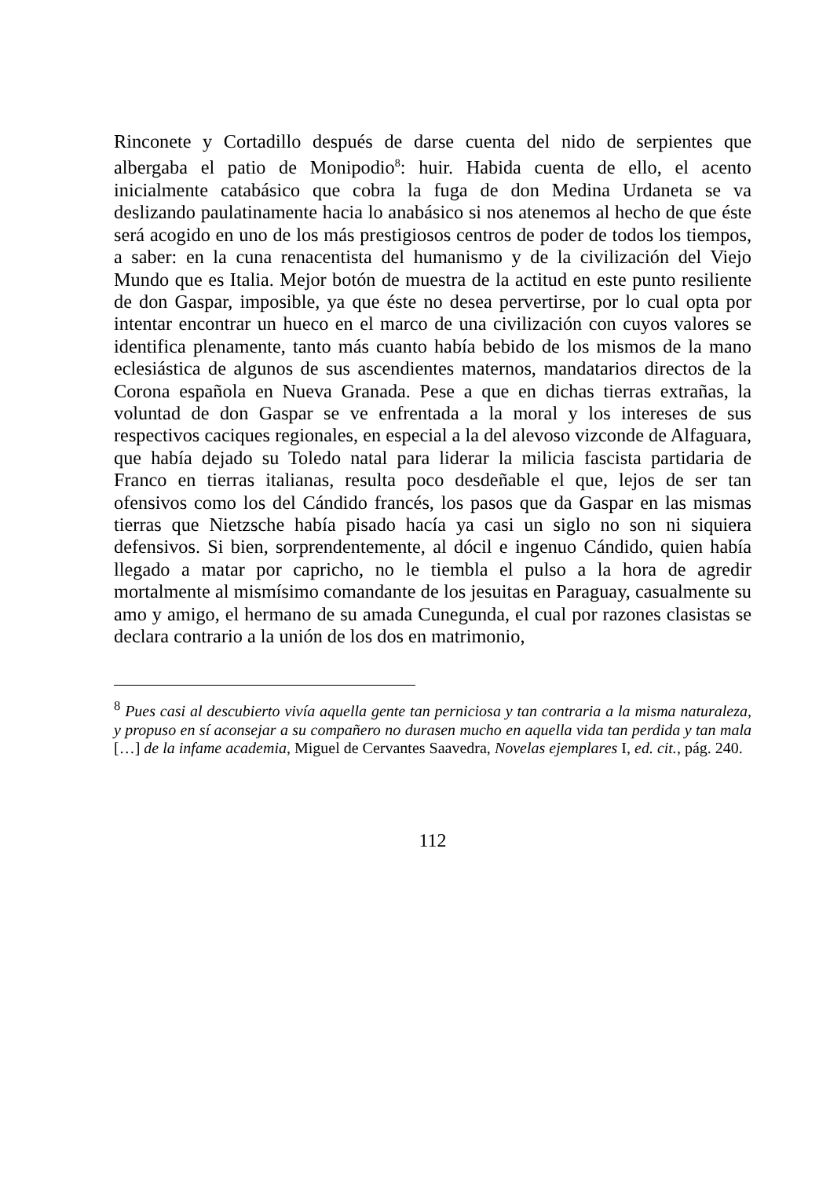Rinconete y Cortadillo después de darse cuenta del nido de serpientes que albergaba el patio de Monipodio<sup>8</sup>: huir. Habida cuenta de ello, el acento inicialmente catabásico que cobra la fuga de don Medina Urdaneta se va deslizando paulatinamente hacia lo anabásico si nos atenemos al hecho de que éste será acogido en uno de los más prestigiosos centros de poder de todos los tiempos, a saber: en la cuna renacentista del humanismo y de la civilización del Viejo Mundo que es Italia. Mejor botón de muestra de la actitud en este punto resiliente de don Gaspar, imposible, ya que éste no desea pervertirse, por lo cual opta por intentar encontrar un hueco en el marco de una civilización con cuyos valores se identifica plenamente, tanto más cuanto había bebido de los mismos de la mano eclesiástica de algunos de sus ascendientes maternos, mandatarios directos de la Corona española en Nueva Granada. Pese a que en dichas tierras extrañas, la voluntad de don Gaspar se ve enfrentada a la moral y los intereses de sus respectivos caciques regionales, en especial a la del alevoso vizconde de Alfaguara, que había dejado su Toledo natal para liderar la milicia fascista partidaria de Franco en tierras italianas, resulta poco desdeñable el que, lejos de ser tan ofensivos como los del Cándido francés, los pasos que da Gaspar en las mismas tierras que Nietzsche había pisado hacía ya casi un siglo no son ni siquiera defensivos. Si bien, sorprendentemente, al dócil e ingenuo Cándido, quien había llegado a matar por capricho, no le tiembla el pulso a la hora de agredir mortalmente al mismísimo comandante de los jesuitas en Paraguay, casualmente su amo y amigo, el hermano de su amada Cunegunda, el cual por razones clasistas se declara contrario a la unión de los dos en matrimonio,
<sup>8</sup> Pues casi al descubierto vivía aquella gente tan perniciosa y tan contraria a la misma naturaleza, y propuso en sí aconsejar a su compañero no durasen mucho en aquella vida tan perdida y tan mala […] de la infame academia, Miguel de Cervantes Saavedra, Novelas ejemplares I, ed. cit., pág. 240.
112